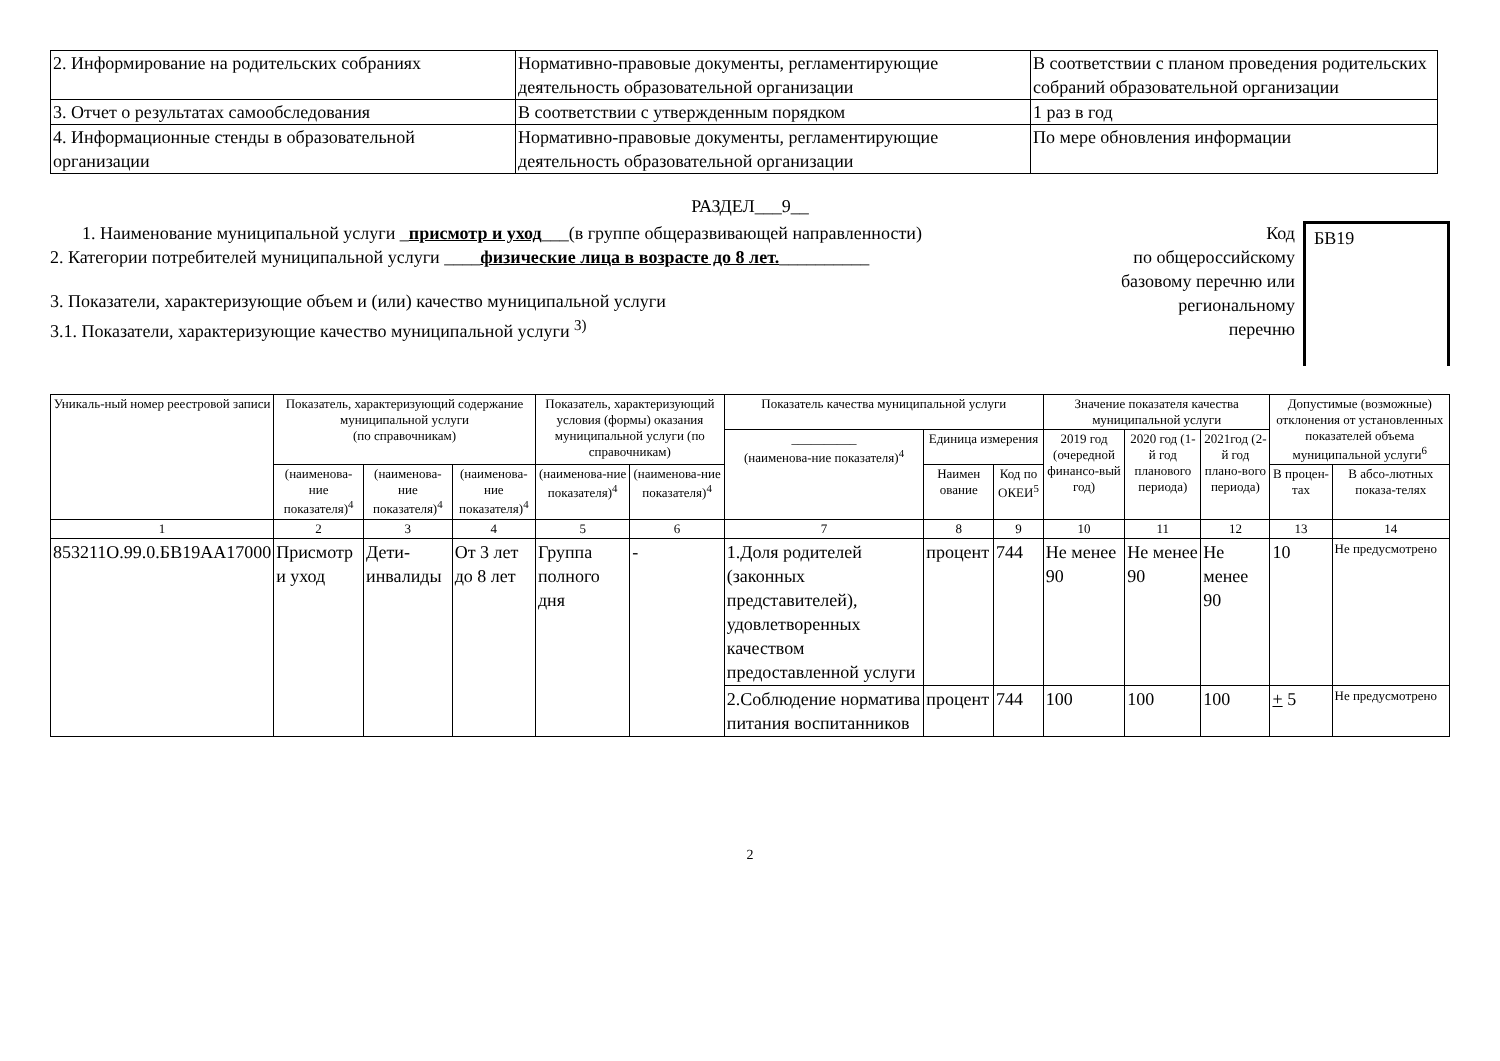| 2. Информирование на родительских собраниях | Нормативно-правовые документы, регламентирующие деятельность образовательной организации | В соответствии с планом проведения родительских собраний образовательной организации |
| 3. Отчет о результатах самообследования | В соответствии с утвержденным порядком | 1 раз в год |
| 4. Информационные стенды в образовательной организации | Нормативно-правовые документы, регламентирующие деятельность образовательной организации | По мере обновления информации |
РАЗДЕЛ___9__
1. Наименование муниципальной услуги _присмотр и уход___(в группе общеразвивающей направленности)
2. Категории потребителей муниципальной услуги ____физические лица в возрасте до 8 лет.__________
3. Показатели, характеризующие объем и (или) качество муниципальной услуги
3.1. Показатели, характеризующие качество муниципальной услуги <sup>3)</sup>
Код
по общероссийскому
базовому перечню или
региональному
перечню
БВ19
| Уникаль-ный номер реестровой записи | Показатель, характеризующий содержание муниципальной услуги (по справочникам) | | | Показатель, характеризующий условия (формы) оказания муниципальной услуги (по справочникам) | | Показатель качества муниципальной услуги | | | Значение показателя качества муниципальной услуги | | | Допустимые (возможные) отклонения от установленных показателей объема муниципальной услуги<sup>6</sup> | |
| --- | --- | --- | --- | --- | --- | --- | --- | --- | --- | --- | --- | --- | --- |
| | | | | | | __________ (наименова-ние показателя)<sup>4</sup> | Единица измерения | | 2019 год (очередной финансо-вый год) | 2020 год (1-й год планового периода) | 2021год (2-й год плано-вого периода) | | |
| | (наименова-ние показателя)<sup>4</sup> | (наименова-ние показателя)<sup>4</sup> | (наименова-ние показателя)<sup>4</sup> | (наименова-ние показателя)<sup>4</sup> | (наименова-ние показателя)<sup>4</sup> | | Наимен ование | Код по ОКЕИ<sup>5</sup> | | | | В процен-тах | В абсо-лютных показа-телях |
| 1 | 2 | 3 | 4 | 5 | 6 | 7 | 8 | 9 | 10 | 11 | 12 | 13 | 14 |
| 853211О.99.0.БВ19АА17000 | Присмотр и уход | Дети-инвалиды | От 3 лет до 8 лет | Группа полного дня | - | 1.Доля родителей (законных представителей), удовлетворенных качеством предоставленной услуги | процент | 744 | Не менее 90 | Не менее 90 | Не менее 90 | 10 | Не предусмотрено |
| | | | | | | 2.Соблюдение норматива питания воспитанников | процент | 744 | 100 | 100 | 100 | + 5 | Не предусмотрено |
2